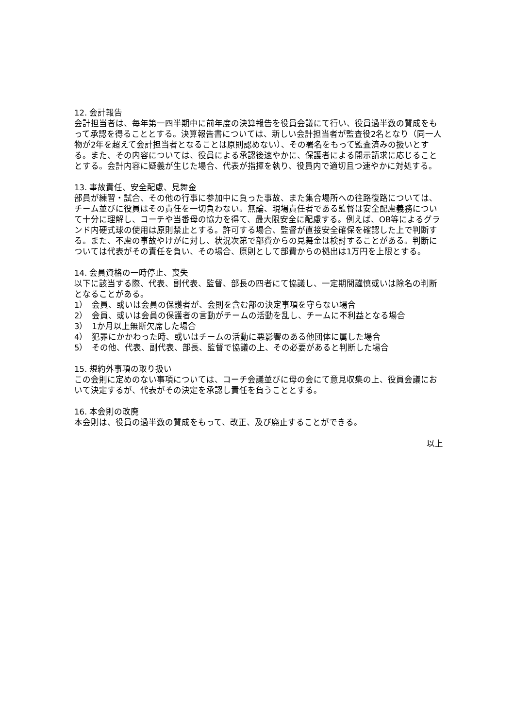12. 会計報告
会計担当者は、毎年第一四半期中に前年度の決算報告を役員会議にて行い、役員過半数の賛成をもって承認を得ることとする。決算報告書については、新しい会計担当者が監査役2名となり（同一人物が2年を超えて会計担当者となることは原則認めない）、その署名をもって監査済みの扱いとする。また、その内容については、役員による承認後速やかに、保護者による開示請求に応じることとする。会計内容に疑義が生じた場合、代表が指揮を執り、役員内で適切且つ速やかに対処する。
13. 事故責任、安全配慮、見舞金
部員が練習・試合、その他の行事に参加中に負った事故、また集合場所への往路復路については、チーム並びに役員はその責任を一切負わない。無論、現場責任者である監督は安全配慮義務について十分に理解し、コーチや当番母の協力を得て、最大限安全に配慮する。例えば、OB等によるグランド内硬式球の使用は原則禁止とする。許可する場合、監督が直接安全確保を確認した上で判断する。また、不慮の事故やけがに対し、状況次第で部費からの見舞金は検討することがある。判断については代表がその責任を負い、その場合、原則として部費からの拠出は1万円を上限とする。
14. 会員資格の一時停止、喪失
以下に該当する際、代表、副代表、監督、部長の四者にて協議し、一定期間謹慎或いは除名の判断となることがある。
1）　会員、或いは会員の保護者が、会則を含む部の決定事項を守らない場合
2）　会員、或いは会員の保護者の言動がチームの活動を乱し、チームに不利益となる場合
3）　1か月以上無断欠席した場合
4）　犯罪にかかわった時、或いはチームの活動に悪影響のある他団体に属した場合
5）　その他、代表、副代表、部長、監督で協議の上、その必要があると判断した場合
15. 規約外事項の取り扱い
この会則に定めのない事項については、コーチ会議並びに母の会にて意見収集の上、役員会議において決定するが、代表がその決定を承認し責任を負うこととする。
16. 本会則の改廃
本会則は、役員の過半数の賛成をもって、改正、及び廃止することができる。
以上